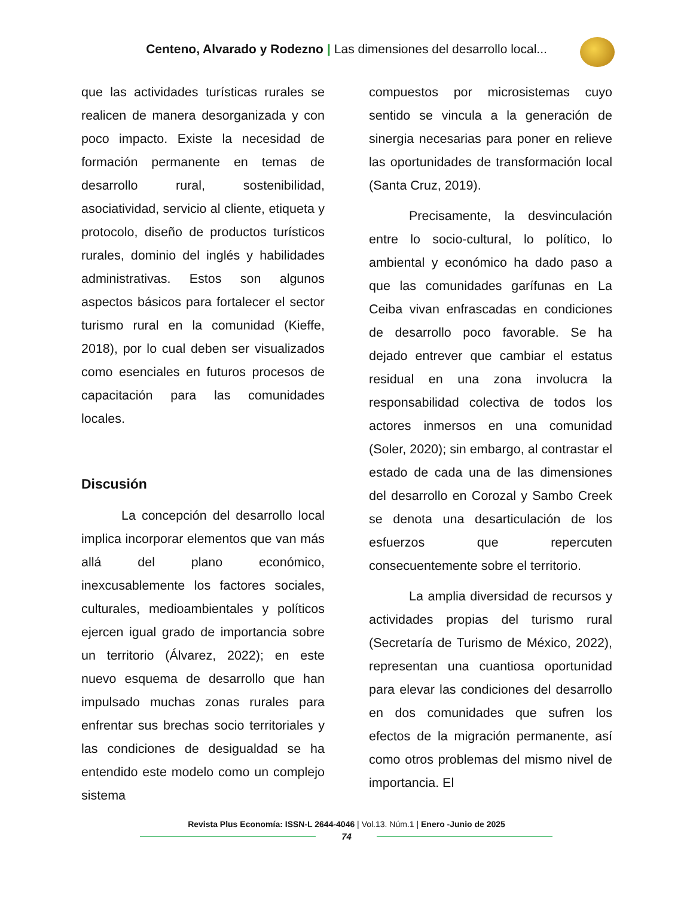Centeno, Alvarado y Rodezno | Las dimensiones del desarrollo local...
que las actividades turísticas rurales se realicen de manera desorganizada y con poco impacto. Existe la necesidad de formación permanente en temas de desarrollo rural, sostenibilidad, asociatividad, servicio al cliente, etiqueta y protocolo, diseño de productos turísticos rurales, dominio del inglés y habilidades administrativas. Estos son algunos aspectos básicos para fortalecer el sector turismo rural en la comunidad (Kieffe, 2018), por lo cual deben ser visualizados como esenciales en futuros procesos de capacitación para las comunidades locales.
Discusión
La concepción del desarrollo local implica incorporar elementos que van más allá del plano económico, inexcusablemente los factores sociales, culturales, medioambientales y políticos ejercen igual grado de importancia sobre un territorio (Álvarez, 2022); en este nuevo esquema de desarrollo que han impulsado muchas zonas rurales para enfrentar sus brechas socio territoriales y las condiciones de desigualdad se ha entendido este modelo como un complejo sistema
compuestos por microsistemas cuyo sentido se vincula a la generación de sinergia necesarias para poner en relieve las oportunidades de transformación local (Santa Cruz, 2019).
Precisamente, la desvinculación entre lo socio-cultural, lo político, lo ambiental y económico ha dado paso a que las comunidades garífunas en La Ceiba vivan enfrascadas en condiciones de desarrollo poco favorable. Se ha dejado entrever que cambiar el estatus residual en una zona involucra la responsabilidad colectiva de todos los actores inmersos en una comunidad (Soler, 2020); sin embargo, al contrastar el estado de cada una de las dimensiones del desarrollo en Corozal y Sambo Creek se denota una desarticulación de los esfuerzos que repercuten consecuentemente sobre el territorio.
La amplia diversidad de recursos y actividades propias del turismo rural (Secretaría de Turismo de México, 2022), representan una cuantiosa oportunidad para elevar las condiciones del desarrollo en dos comunidades que sufren los efectos de la migración permanente, así como otros problemas del mismo nivel de importancia. El
Revista Plus Economía: ISSN-L 2644-4046 | Vol.13. Núm.1 | Enero -Junio de 2025
74